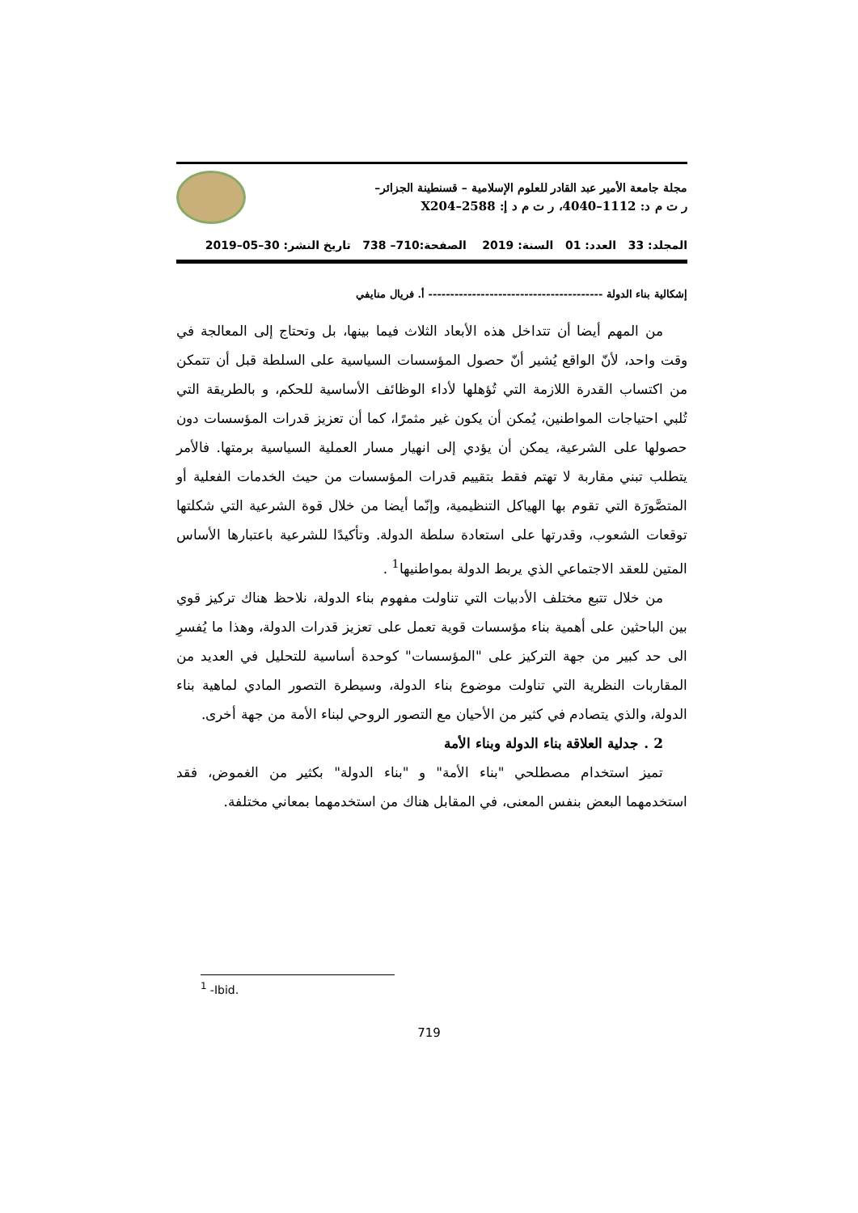مجلة جامعة الأمير عبد القادر للعلوم الإسلامية – قسنطينة الجزائر–
ر ت م د: 1112–4040، ر ت م د إ: 2588–X204
المجلد: 33 العدد: 01 السنة: 2019 الصفحة:710– 738 تاريخ النشر: 30–05–2019
إشكالية بناء الدولة ---------------------------------------- أ. فريال منايفي
من المهم أيضا أن تتداخل هذه الأبعاد الثلاث فيما بينها، بل وتحتاج إلى المعالجة في وقت واحد، لأنّ الواقع يُشير أنّ حصول المؤسسات السياسية على السلطة قبل أن تتمكن من اكتساب القدرة اللازمة التي تُؤهلها لأداء الوظائف الأساسية للحكم، و بالطريقة التي تُلبي احتياجات المواطنين، يُمكن أن يكون غير مثمرًا، كما أن تعزيز قدرات المؤسسات دون حصولها على الشرعية، يمكن أن يؤدي إلى انهيار مسار العملية السياسية برمتها. فالأمر يتطلب تبني مقاربة لا تهتم فقط بتقييم قدرات المؤسسات من حيث الخدمات الفعلية أو المتصَّورَة التي تقوم بها الهياكل التنظيمية، وإنّما أيضا من خلال قوة الشرعية التي شكلتها توقعات الشعوب، وقدرتها على استعادة سلطة الدولة. وتأكيدًا للشرعية باعتبارها الأساس المتين للعقد الاجتماعي الذي يربط الدولة بمواطنيها<sup>1</sup> .
من خلال تتبع مختلف الأدبيات التي تناولت مفهوم بناء الدولة، نلاحظ هناك تركيز قوي بين الباحثين على أهمية بناء مؤسسات قوية تعمل على تعزيز قدرات الدولة، وهذا ما يُفسرِ الى حد كبير من جهة التركيز على "المؤسسات" كوحدة أساسية للتحليل في العديد من المقاربات النظرية التي تناولت موضوع بناء الدولة، وسيطرة التصور المادي لماهية بناء الدولة، والذي يتصادم في كثير من الأحيان مع التصور الروحي لبناء الأمة من جهة أخرى.
2 . جدلية العلاقة بناء الدولة وبناء الأمة
تميز استخدام مصطلحي "بناء الأمة" و "بناء الدولة" بكثير من الغموض، فقد استخدمهما البعض بنفس المعنى، في المقابل هناك من استخدمهما بمعاني مختلفة.
<sup>1</sup> -Ibid.
719